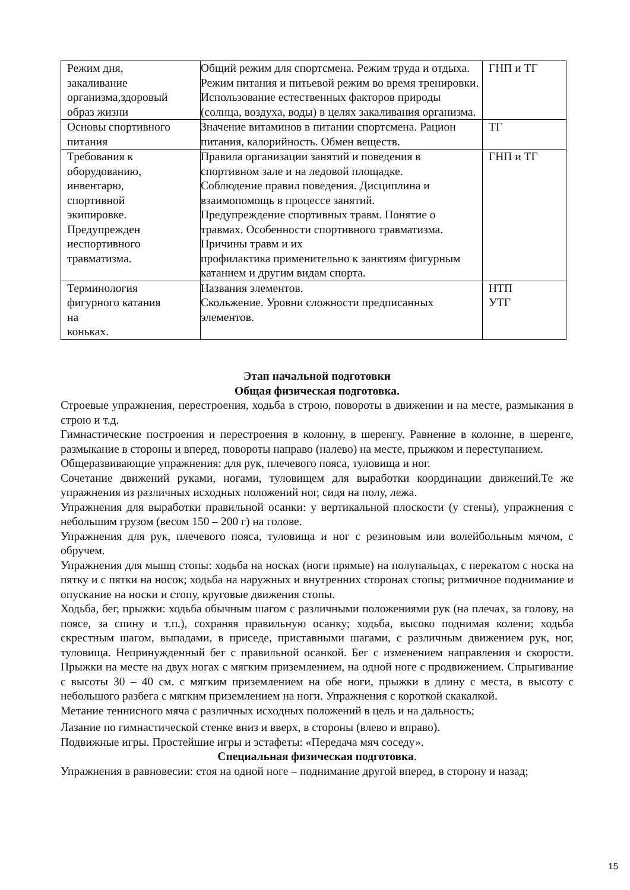| Режим дня, закаливание организма,здоровый образ жизни | Общий режим для спортсмена. Режим труда и отдыха. Режим питания и питьевой режим во время тренировки. Использование естественных факторов природы (солнца, воздуха, воды) в целях закаливания организма. | ГНП и ТГ |
| Основы спортивного питания | Значение витаминов в питании спортсмена. Рацион питания, калорийность. Обмен веществ. | ТГ |
| Требования к оборудованию, инвентарю, спортивной экипировке. Предупрежден иеспортивного травматизма. | Правила организации занятий и поведения в спортивном зале и на ледовой площадке. Соблюдение правил поведения. Дисциплина и взаимопомощь в процессе занятий. Предупреждение спортивных травм. Понятие о травмах. Особенности спортивного травматизма. Причины травм и их профилактика применительно к занятиям фигурным катанием и другим видам спорта. | ГНП и ТГ |
| Терминология фигурного катания на коньках. | Названия элементов. Скольжение. Уровни сложности предписанных элементов. | НТП УТГ |
Этап начальной подготовки
Общая физическая подготовка.
Строевые упражнения, перестроения, ходьба в строю, повороты в движении и на месте, размыкания в строю и т.д.
Гимнастические построения и перестроения в колонну, в шеренгу. Равнение в колонне, в шеренге, размыкание в стороны и вперед, повороты направо (налево) на месте, прыжком и переступанием.
Общеразвивающие упражнения: для рук, плечевого пояса, туловища и ног.
Сочетание движений руками, ногами, туловищем для выработки координации движений.Те же упражнения из различных исходных положений ног, сидя на полу, лежа.
Упражнения для выработки правильной осанки: у вертикальной плоскости (у стены), упражнения с небольшим грузом (весом 150 – 200 г) на голове.
Упражнения для рук, плечевого пояса, туловища и ног с резиновым или волейбольным мячом, с обручем.
Упражнения для мышц стопы: ходьба на носках (ноги прямые) на полупальцах, с перекатом с носка на пятку и с пятки на носок; ходьба на наружных и внутренних сторонах стопы; ритмичное поднимание и опускание на носки и стопу, круговые движения стопы.
Ходьба, бег, прыжки: ходьба обычным шагом с различными положениями рук (на плечах, за голову, на поясе, за спину и т.п.), сохраняя правильную осанку; ходьба, высоко поднимая колени; ходьба скрестным шагом, выпадами, в приседе, приставными шагами, с различным движением рук, ног, туловища. Непринужденный бег с правильной осанкой. Бег с изменением направления и скорости. Прыжки на месте на двух ногах с мягким приземлением, на одной ноге с продвижением. Спрыгивание с высоты 30 – 40 см. с мягким приземлением на обе ноги, прыжки в длину с места, в высоту с небольшого разбега с мягким приземлением на ноги. Упражнения с короткой скакалкой.
Метание теннисного мяча с различных исходных положений в цель и на дальность;
Лазание по гимнастической стенке вниз и вверх, в стороны (влево и вправо).
Подвижные игры. Простейшие игры и эстафеты: «Передача мяч соседу».
Специальная физическая подготовка.
Упражнения в равновесии: стоя на одной ноге – поднимание другой вперед, в сторону и назад;
15